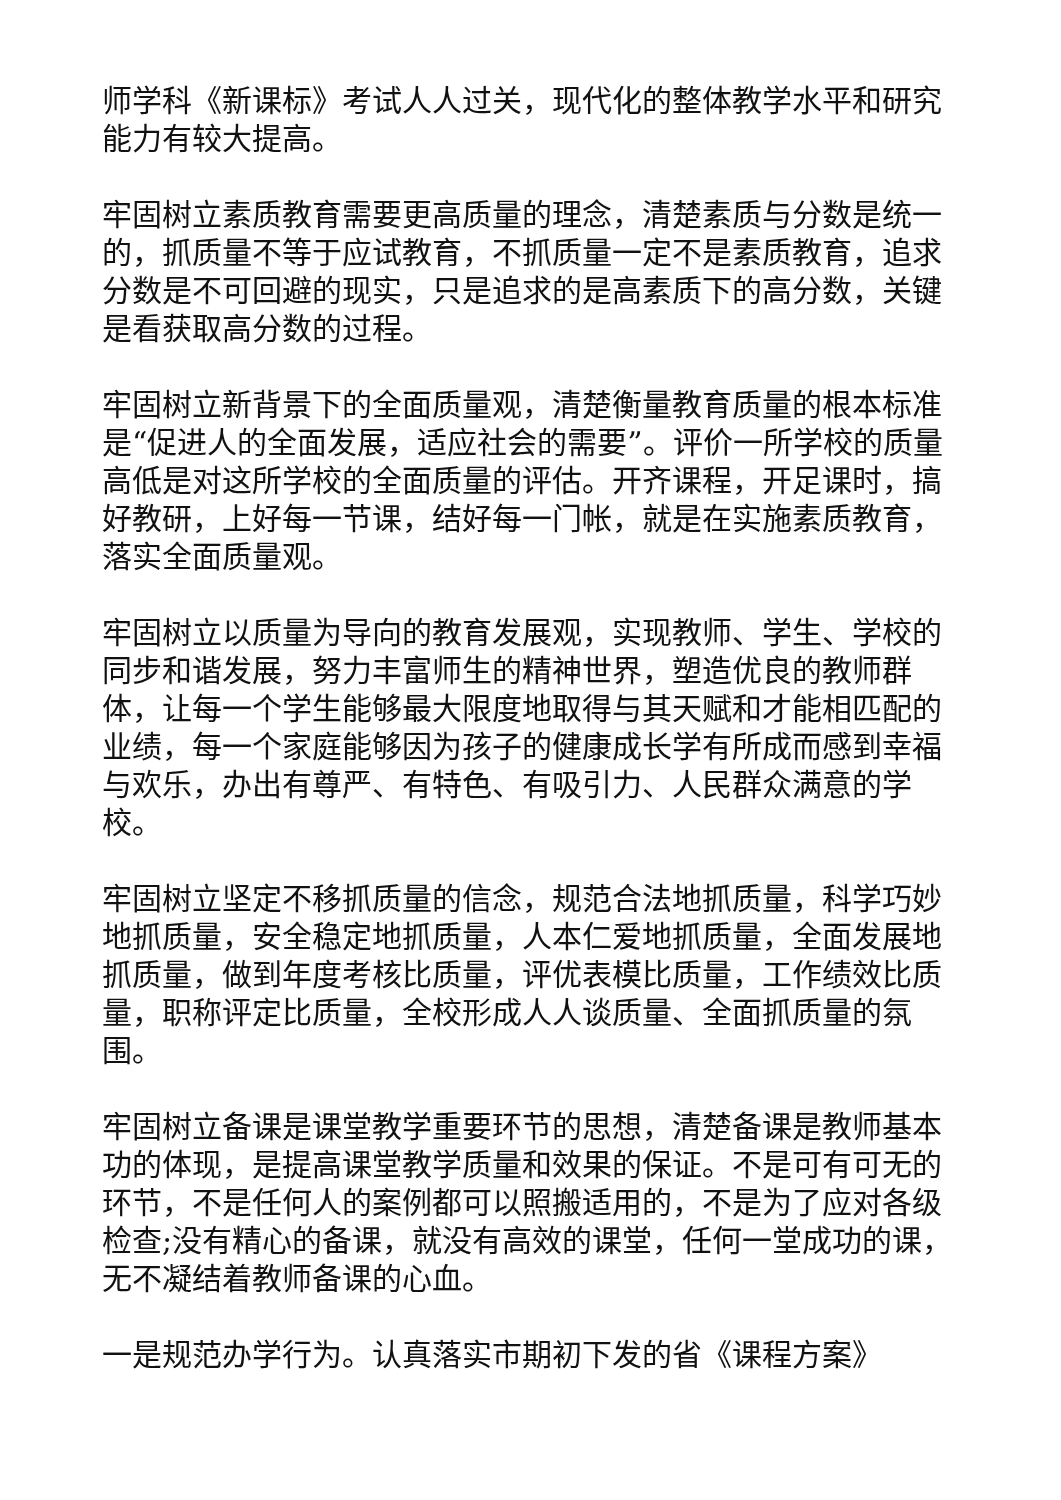师学科《新课标》考试人人过关，现代化的整体教学水平和研究能力有较大提高。
牢固树立素质教育需要更高质量的理念，清楚素质与分数是统一的，抓质量不等于应试教育，不抓质量一定不是素质教育，追求分数是不可回避的现实，只是追求的是高素质下的高分数，关键是看获取高分数的过程。
牢固树立新背景下的全面质量观，清楚衡量教育质量的根本标准是“促进人的全面发展，适应社会的需要”。评价一所学校的质量高低是对这所学校的全面质量的评估。开齐课程，开足课时，搞好教研，上好每一节课，结好每一门帐，就是在实施素质教育，落实全面质量观。
牢固树立以质量为导向的教育发展观，实现教师、学生、学校的同步和谐发展，努力丰富师生的精神世界，塑造优良的教师群体，让每一个学生能够最大限度地取得与其天赋和才能相匹配的业绩，每一个家庭能够因为孩子的健康成长学有所成而感到幸福与欢乐，办出有尊严、有特色、有吸引力、人民群众满意的学校。
牢固树立坚定不移抓质量的信念，规范合法地抓质量，科学巧妙地抓质量，安全稳定地抓质量，人本仁爱地抓质量，全面发展地抓质量，做到年度考核比质量，评优表模比质量，工作绩效比质量，职称评定比质量，全校形成人人谈质量、全面抓质量的氛围。
牢固树立备课是课堂教学重要环节的思想，清楚备课是教师基本功的体现，是提高课堂教学质量和效果的保证。不是可有可无的环节，不是任何人的案例都可以照搬适用的，不是为了应对各级检查;没有精心的备课，就没有高效的课堂，任何一堂成功的课，无不凝结着教师备课的心血。
一是规范办学行为。认真落实市期初下发的省《课程方案》